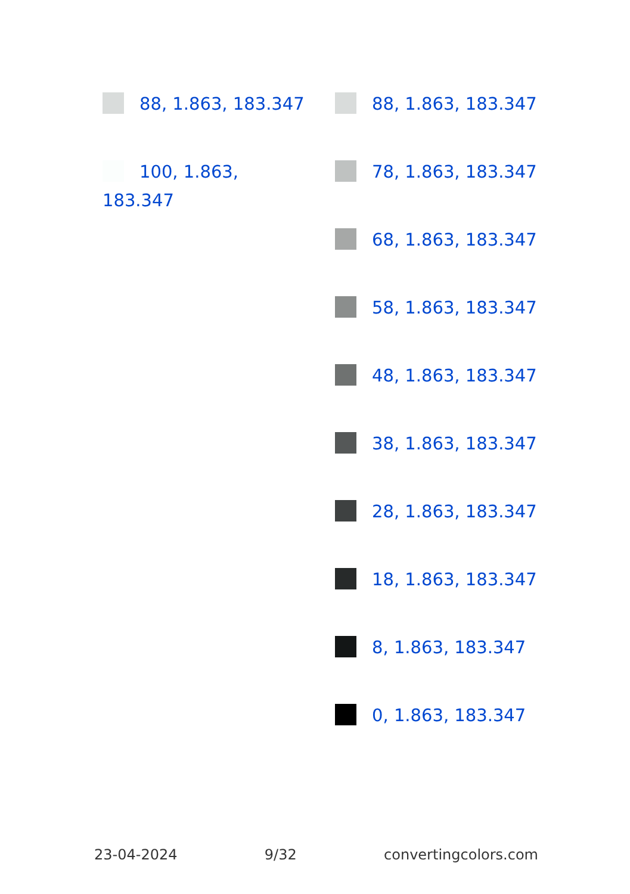88, 1.863, 183.347
100, 1.863,
183.347
88, 1.863, 183.347
78, 1.863, 183.347
68, 1.863, 183.347
58, 1.863, 183.347
48, 1.863, 183.347
38, 1.863, 183.347
28, 1.863, 183.347
18, 1.863, 183.347
8, 1.863, 183.347
0, 1.863, 183.347
23-04-2024 9/32 convertingcolors.com